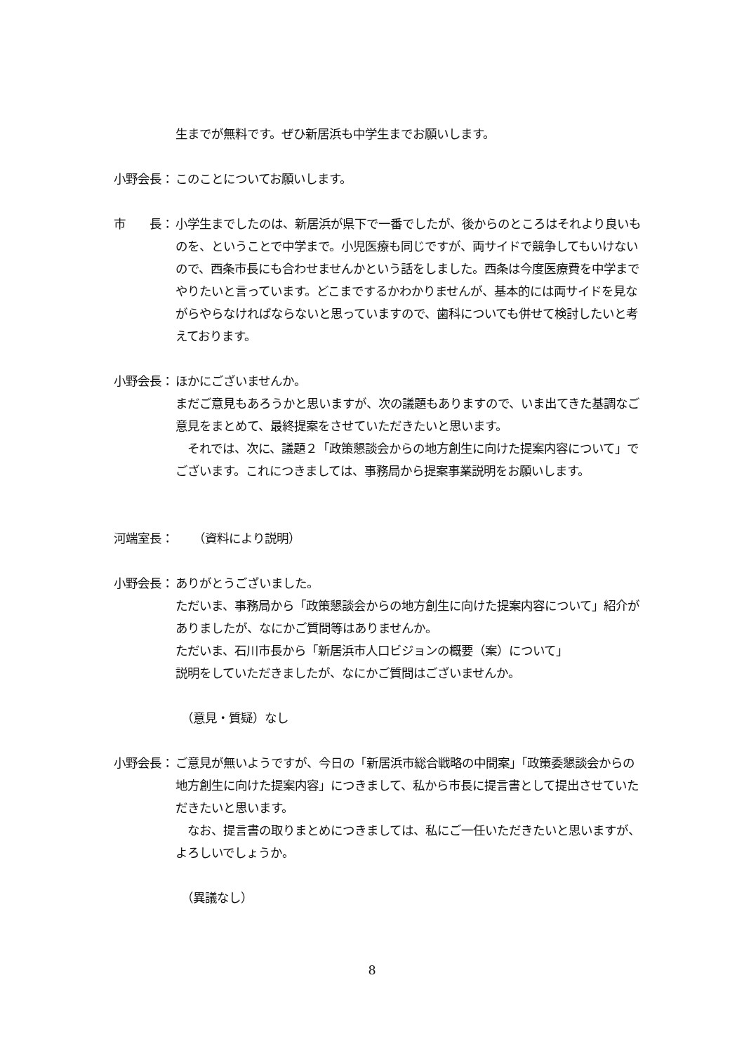生までが無料です。ぜひ新居浜も中学生までお願いします。
小野会長： このことについてお願いします。
市　　長： 小学生までしたのは、新居浜が県下で一番でしたが、後からのところはそれより良いものを、ということで中学まで。小児医療も同じですが、両サイドで競争してもいけないので、西条市長にも合わせませんかという話をしました。西条は今度医療費を中学までやりたいと言っています。どこまでするかわかりませんが、基本的には両サイドを見ながらやらなければならないと思っていますので、歯科についても併せて検討したいと考えております。
小野会長： ほかにございませんか。
まだご意見もあろうかと思いますが、次の議題もありますので、いま出てきた基調なご意見をまとめて、最終提案をさせていただきたいと思います。
　それでは、次に、議題２「政策懇談会からの地方創生に向けた提案内容について」でございます。これにつきましては、事務局から提案事業説明をお願いします。
河端室長： 　　（資料により説明）
小野会長： ありがとうございました。
ただいま、事務局から「政策懇談会からの地方創生に向けた提案内容について」紹介がありましたが、なにかご質問等はありませんか。
ただいま、石川市長から「新居浜市人口ビジョンの概要（案）について」
説明をしていただきましたが、なにかご質問はございませんか。
　（意見・質疑）なし
小野会長： ご意見が無いようですが、今日の「新居浜市総合戦略の中間案」「政策委懇談会からの地方創生に向けた提案内容」につきまして、私から市長に提言書として提出させていただきたいと思います。
　なお、提言書の取りまとめにつきましては、私にご一任いただきたいと思いますが、よろしいでしょうか。
　（異議なし）
8